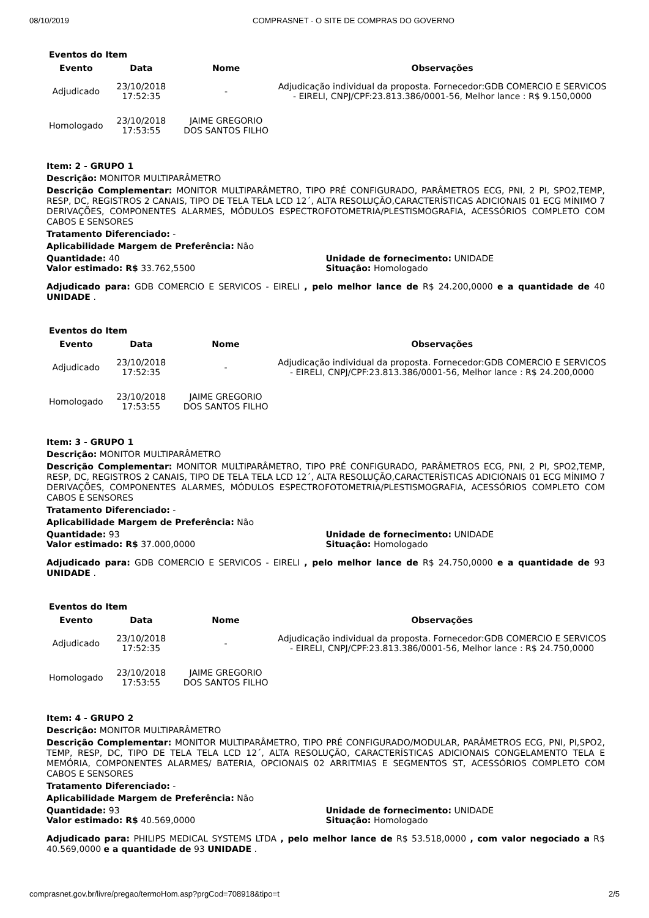08/10/2019 COMPRASNET - O SITE DE COMPRAS DO GOVERNO
Eventos do Item
| Evento | Data | Nome | Observações |
| --- | --- | --- | --- |
| Adjudicado | 23/10/2018 17:52:35 | - | Adjudicação individual da proposta. Fornecedor:GDB COMERCIO E SERVICOS - EIRELI, CNPJ/CPF:23.813.386/0001-56, Melhor lance : R$ 9.150,0000 |
| Homologado | 23/10/2018 17:53:55 | JAIME GREGORIO DOS SANTOS FILHO | |
Item: 2 - GRUPO 1
Descrição: MONITOR MULTIPARÂMETRO
Descrição Complementar: MONITOR MULTIPARÂMETRO, TIPO PRÉ CONFIGURADO, PARÂMETROS ECG, PNI, 2 PI, SPO2,TEMP, RESP, DC, REGISTROS 2 CANAIS, TIPO DE TELA TELA LCD 12´, ALTA RESOLUÇÃO,CARACTERÍSTICAS ADICIONAIS 01 ECG MÍNIMO 7 DERIVAÇÕES, COMPONENTES ALARMES, MÓDULOS ESPECTROFOTOMETRIA/PLESTISMOGRAFIA, ACESSÓRIOS COMPLETO COM CABOS E SENSORES
Tratamento Diferenciado: -
Aplicabilidade Margem de Preferência: Não
Quantidade: 40 Unidade de fornecimento: UNIDADE
Valor estimado: R$ 33.762,5500 Situação: Homologado
Adjudicado para: GDB COMERCIO E SERVICOS - EIRELI , pelo melhor lance de R$ 24.200,0000 e a quantidade de 40 UNIDADE .
Eventos do Item
| Evento | Data | Nome | Observações |
| --- | --- | --- | --- |
| Adjudicado | 23/10/2018 17:52:35 | - | Adjudicação individual da proposta. Fornecedor:GDB COMERCIO E SERVICOS - EIRELI, CNPJ/CPF:23.813.386/0001-56, Melhor lance : R$ 24.200,0000 |
| Homologado | 23/10/2018 17:53:55 | JAIME GREGORIO DOS SANTOS FILHO | |
Item: 3 - GRUPO 1
Descrição: MONITOR MULTIPARÂMETRO
Descrição Complementar: MONITOR MULTIPARÂMETRO, TIPO PRÉ CONFIGURADO, PARÂMETROS ECG, PNI, 2 PI, SPO2,TEMP, RESP, DC, REGISTROS 2 CANAIS, TIPO DE TELA TELA LCD 12´, ALTA RESOLUÇÃO,CARACTERÍSTICAS ADICIONAIS 01 ECG MÍNIMO 7 DERIVAÇÕES, COMPONENTES ALARMES, MÓDULOS ESPECTROFOTOMETRIA/PLESTISMOGRAFIA, ACESSÓRIOS COMPLETO COM CABOS E SENSORES
Tratamento Diferenciado: -
Aplicabilidade Margem de Preferência: Não
Quantidade: 93 Unidade de fornecimento: UNIDADE
Valor estimado: R$ 37.000,0000 Situação: Homologado
Adjudicado para: GDB COMERCIO E SERVICOS - EIRELI , pelo melhor lance de R$ 24.750,0000 e a quantidade de 93 UNIDADE .
Eventos do Item
| Evento | Data | Nome | Observações |
| --- | --- | --- | --- |
| Adjudicado | 23/10/2018 17:52:35 | - | Adjudicação individual da proposta. Fornecedor:GDB COMERCIO E SERVICOS - EIRELI, CNPJ/CPF:23.813.386/0001-56, Melhor lance : R$ 24.750,0000 |
| Homologado | 23/10/2018 17:53:55 | JAIME GREGORIO DOS SANTOS FILHO | |
Item: 4 - GRUPO 2
Descrição: MONITOR MULTIPARÂMETRO
Descrição Complementar: MONITOR MULTIPARÂMETRO, TIPO PRÉ CONFIGURADO/MODULAR, PARÂMETROS ECG, PNI, PI,SPO2, TEMP, RESP, DC, TIPO DE TELA TELA LCD 12´, ALTA RESOLUÇÃO, CARACTERÍSTICAS ADICIONAIS CONGELAMENTO TELA E MEMÓRIA, COMPONENTES ALARMES/ BATERIA, OPCIONAIS 02 ARRITMIAS E SEGMENTOS ST, ACESSÓRIOS COMPLETO COM CABOS E SENSORES
Tratamento Diferenciado: -
Aplicabilidade Margem de Preferência: Não
Quantidade: 93 Unidade de fornecimento: UNIDADE
Valor estimado: R$ 40.569,0000 Situação: Homologado
Adjudicado para: PHILIPS MEDICAL SYSTEMS LTDA , pelo melhor lance de R$ 53.518,0000 , com valor negociado a R$ 40.569,0000 e a quantidade de 93 UNIDADE .
comprasnet.gov.br/livre/pregao/termoHom.asp?prgCod=708918&tipo=t 2/5